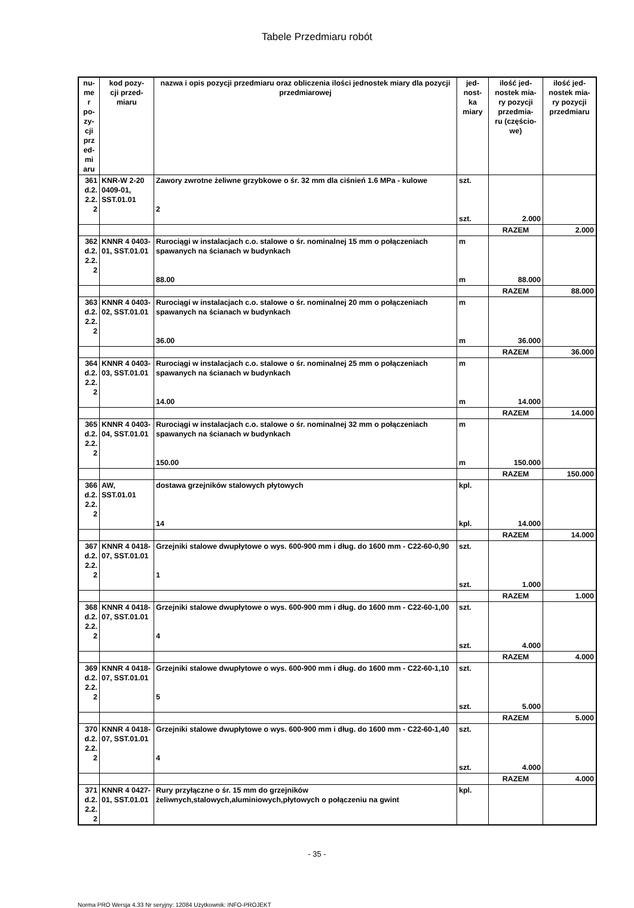Tabele Przedmiaru robót
| nu- me r po- zy- cji prz ed- mi aru | kod pozy- cji przed- miaru | nazwa i opis pozycji przedmiaru oraz obliczenia ilości jednostek miary dla pozycji przedmiarowej | jed- nost- ka miary | ilość jed- nostek mia- ry pozycji przedmia- ru (częścio- we) | ilość jed- nostek mia- ry pozycji przedmiaru |
| --- | --- | --- | --- | --- | --- |
| 361 d.2. 2.2. 2 | KNR-W 2-20 0409-01, SST.01.01 | Zawory zwrotne żeliwne grzybkowe o śr. 32 mm dla ciśnień 1.6 MPa - kulowe 2 | szt. szt. | 2.000 | |
| | | | | RAZEM | 2.000 |
| 362 d.2. 2.2. 2 | KNNR 4 0403-01, SST.01.01 | Rurociągi w instalacjach c.o. stalowe o śr. nominalnej 15 mm o połączeniach spawanych na ścianach w budynkach 88.00 | m m | 88.000 | |
| | | | | RAZEM | 88.000 |
| 363 d.2. 2.2. 2 | KNNR 4 0403-02, SST.01.01 | Rurociągi w instalacjach c.o. stalowe o śr. nominalnej 20 mm o połączeniach spawanych na ścianach w budynkach 36.00 | m m | 36.000 | |
| | | | | RAZEM | 36.000 |
| 364 d.2. 2.2. 2 | KNNR 4 0403-03, SST.01.01 | Rurociągi w instalacjach c.o. stalowe o śr. nominalnej 25 mm o połączeniach spawanych na ścianach w budynkach 14.00 | m m | 14.000 | |
| | | | | RAZEM | 14.000 |
| 365 d.2. 2.2. 2 | KNNR 4 0403-04, SST.01.01 | Rurociągi w instalacjach c.o. stalowe o śr. nominalnej 32 mm o połączeniach spawanych na ścianach w budynkach 150.00 | m m | 150.000 | |
| | | | | RAZEM | 150.000 |
| 366 d.2. 2.2. 2 | AW, SST.01.01 | dostawa grzejników stalowych płytowych 14 | kpl. kpl. | 14.000 | |
| | | | | RAZEM | 14.000 |
| 367 d.2. 2.2. 2 | KNNR 4 0418-07, SST.01.01 | Grzejniki stalowe dwupłytowe o wys. 600-900 mm i dług. do 1600 mm - C22-60-0,90 1 | szt. szt. | 1.000 | |
| | | | | RAZEM | 1.000 |
| 368 d.2. 2.2. 2 | KNNR 4 0418-07, SST.01.01 | Grzejniki stalowe dwupłytowe o wys. 600-900 mm i dług. do 1600 mm - C22-60-1,00 4 | szt. szt. | 4.000 | |
| | | | | RAZEM | 4.000 |
| 369 d.2. 2.2. 2 | KNNR 4 0418-07, SST.01.01 | Grzejniki stalowe dwupłytowe o wys. 600-900 mm i dług. do 1600 mm - C22-60-1,10 5 | szt. szt. | 5.000 | |
| | | | | RAZEM | 5.000 |
| 370 d.2. 2.2. 2 | KNNR 4 0418-07, SST.01.01 | Grzejniki stalowe dwupłytowe o wys. 600-900 mm i dług. do 1600 mm - C22-60-1,40 4 | szt. szt. | 4.000 | |
| | | | | RAZEM | 4.000 |
| 371 d.2. 2.2. 2 | KNNR 4 0427-01, SST.01.01 | Rury przyłączne o śr. 15 mm do grzejników żeliwnych,stalowych,aluminiowych,płytowych o połączeniu na gwint | kpl. | | |
- 35 -
Norma PRO Wersja 4.33 Nr seryjny: 12084 Użytkownik: INFO-PROJEKT